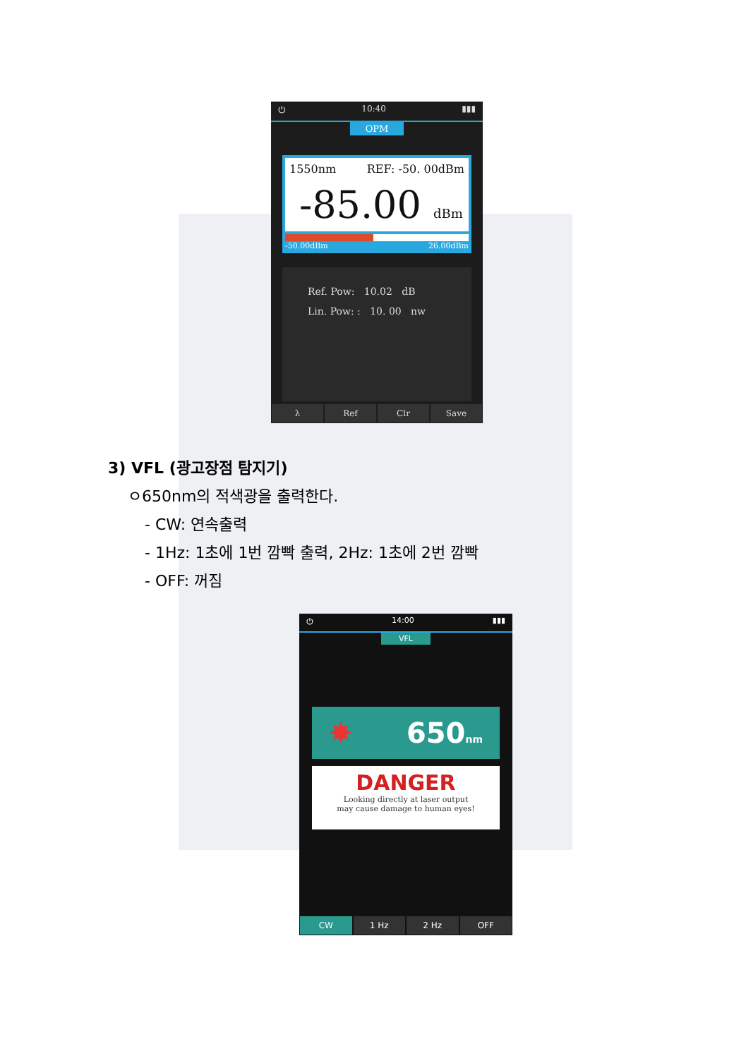⏻ 10:40 ▮▮▮
OPM
1550nm REF: -50. 00dBm
-85.00 dBm
-50.00dBm 26.00dBm
Ref. Pow: 10.02 dB
Lin. Pow: : 10. 00 nw
λ Ref Clr Save
3) VFL (광고장점 탐지기)
ㅇ650nm의 적색광을 출력한다.
- CW: 연속출력
- 1Hz: 1초에 1번 깜빡 출력, 2Hz: 1초에 2번 깜빡
- OFF: 꺼짐
⏻ 14:00 ▮▮▮
VFL
✸ 650nm
DANGER
Looking directly at laser output
may cause damage to human eyes!
CW 1 Hz 2 Hz OFF